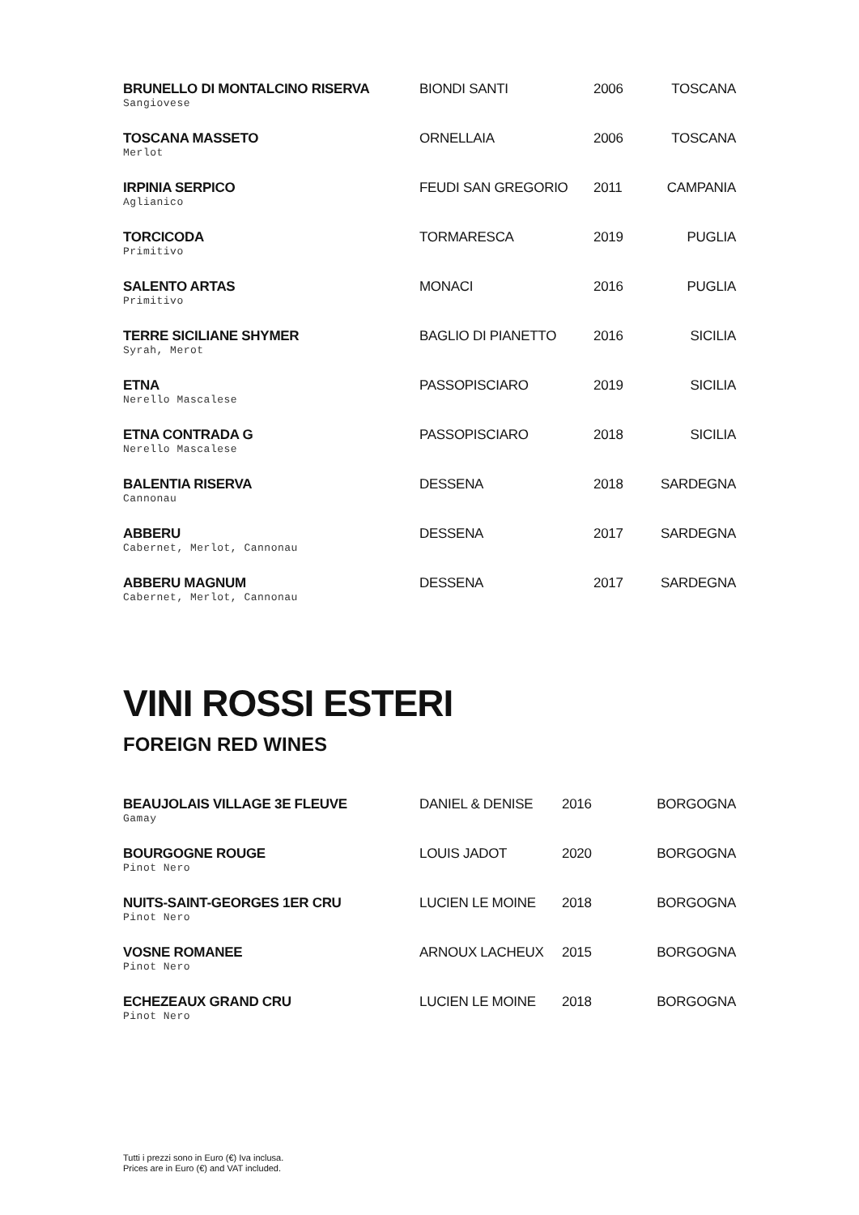| BRUNELLO DI MONTALCINO RISERVA Sangiovese | BIONDI SANTI | 2006 | TOSCANA |
| TOSCANA MASSETO Merlot | ORNELLAIA | 2006 | TOSCANA |
| IRPINIA SERPICO Aglianico | FEUDI SAN GREGORIO | 2011 | CAMPANIA |
| TORCICODA Primitivo | TORMARESCA | 2019 | PUGLIA |
| SALENTO ARTAS Primitivo | MONACI | 2016 | PUGLIA |
| TERRE SICILIANE SHYMER Syrah, Merot | BAGLIO DI PIANETTO | 2016 | SICILIA |
| ETNA Nerello Mascalese | PASSOPISCIARO | 2019 | SICILIA |
| ETNA CONTRADA G Nerello Mascalese | PASSOPISCIARO | 2018 | SICILIA |
| BALENTIA RISERVA Cannonau | DESSENA | 2018 | SARDEGNA |
| ABBERU Cabernet, Merlot, Cannonau | DESSENA | 2017 | SARDEGNA |
| ABBERU MAGNUM Cabernet, Merlot, Cannonau | DESSENA | 2017 | SARDEGNA |
VINI ROSSI ESTERI
FOREIGN RED WINES
| BEAUJOLAIS VILLAGE 3E FLEUVE Gamay | DANIEL & DENISE | 2016 | BORGOGNA |
| BOURGOGNE ROUGE Pinot Nero | LOUIS JADOT | 2020 | BORGOGNA |
| NUITS-SAINT-GEORGES 1ER CRU Pinot Nero | LUCIEN LE MOINE | 2018 | BORGOGNA |
| VOSNE ROMANEE Pinot Nero | ARNOUX LACHEUX | 2015 | BORGOGNA |
| ECHEZEAUX GRAND CRU Pinot Nero | LUCIEN LE MOINE | 2018 | BORGOGNA |
Tutti i prezzi sono in Euro (€) Iva inclusa.
Prices are in Euro (€) and VAT included.